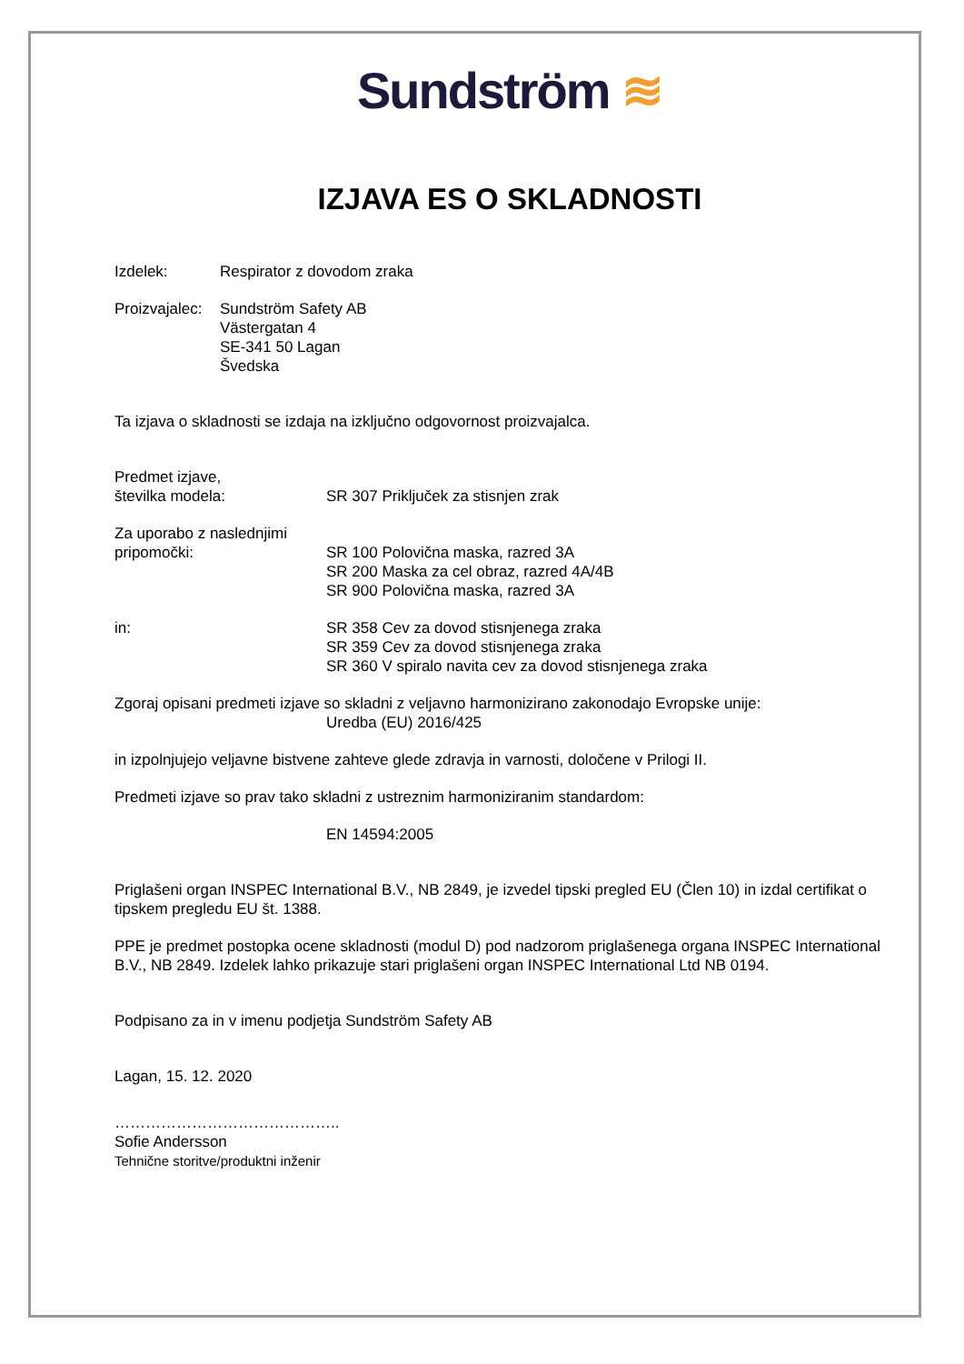Sundström ≋
IZJAVA ES O SKLADNOSTI
Izdelek: Respirator z dovodom zraka
Proizvajalec:
Sundström Safety AB
Västergatan 4
SE-341 50 Lagan
Švedska
Ta izjava o skladnosti se izdaja na izključno odgovornost proizvajalca.
Predmet izjave,
številka modela:
SR 307 Priključek za stisnjen zrak
Za uporabo z naslednjimi
pripomočki:
SR 100 Polovična maska, razred 3A
SR 200 Maska za cel obraz, razred 4A/4B
SR 900 Polovična maska, razred 3A
in: SR 358 Cev za dovod stisnjenega zraka
SR 359 Cev za dovod stisnjenega zraka
SR 360 V spiralo navita cev za dovod stisnjenega zraka
Zgoraj opisani predmeti izjave so skladni z veljavno harmonizirano zakonodajo Evropske unije:
Uredba (EU) 2016/425
in izpolnjujejo veljavne bistvene zahteve glede zdravja in varnosti, določene v Prilogi II.
Predmeti izjave so prav tako skladni z ustreznim harmoniziranim standardom:
EN 14594:2005
Priglašeni organ INSPEC International B.V., NB 2849, je izvedel tipski pregled EU (Člen 10) in izdal certifikat o tipskem pregledu EU št. 1388.
PPE je predmet postopka ocene skladnosti (modul D) pod nadzorom priglašenega organa INSPEC International B.V., NB 2849. Izdelek lahko prikazuje stari priglašeni organ INSPEC International Ltd NB 0194.
Podpisano za in v imenu podjetja Sundström Safety AB
Lagan, 15. 12. 2020
……………………………………..
Sofie Andersson
Tehnične storitve/produktni inženir